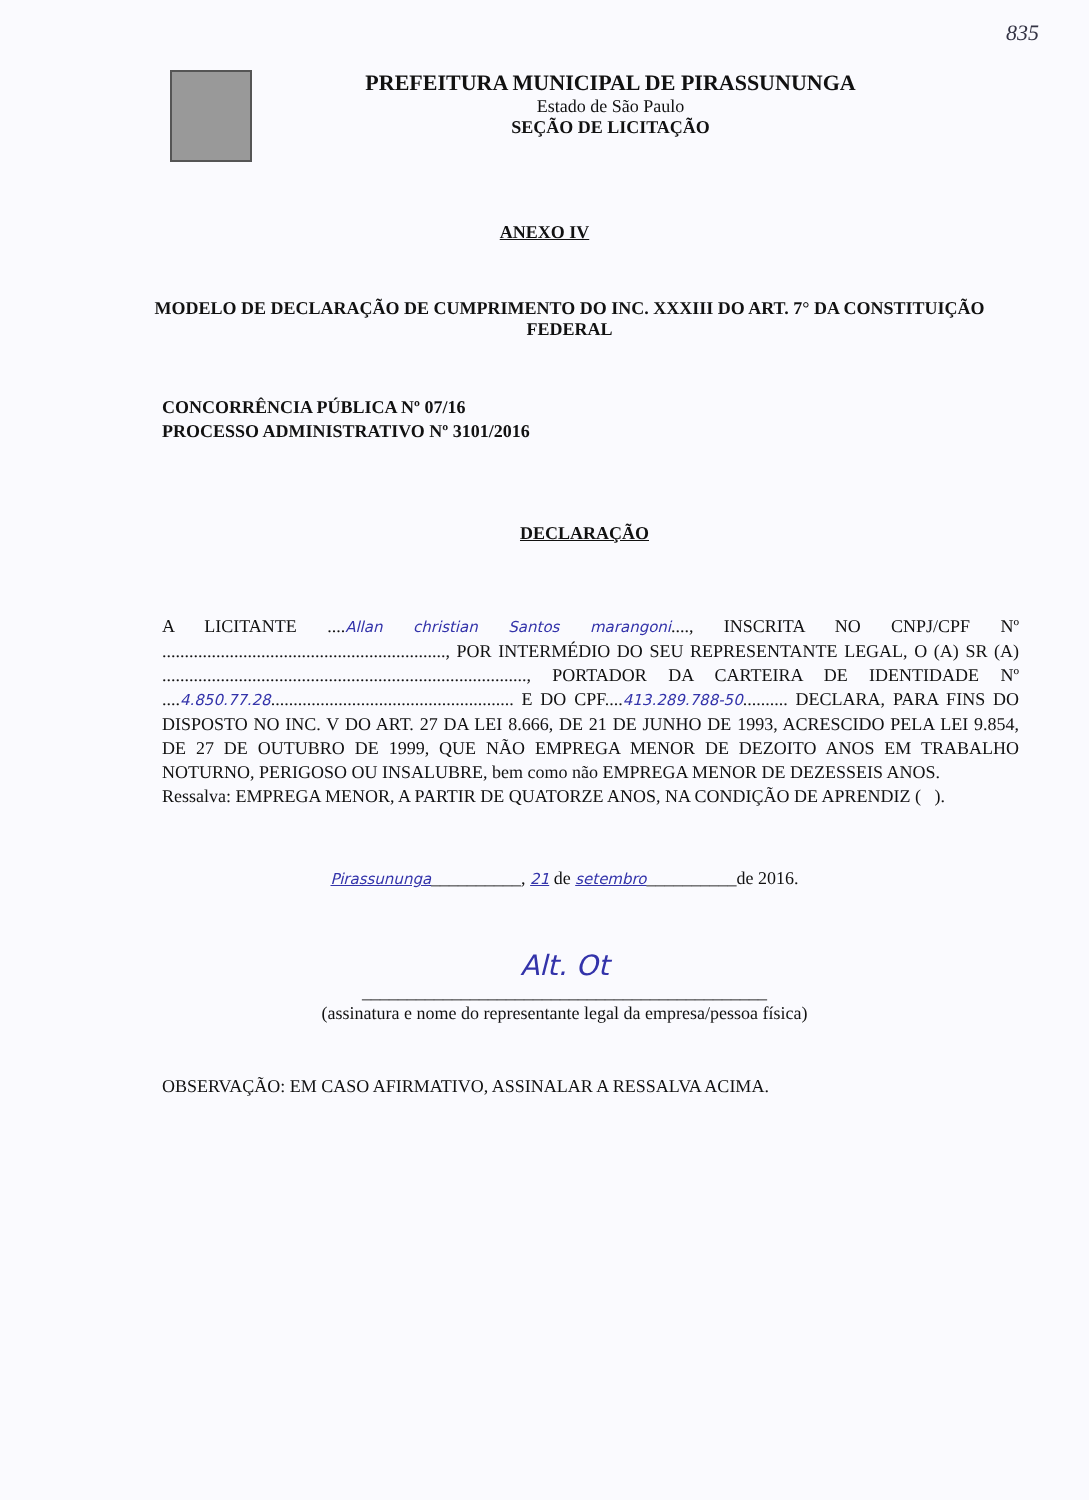835
PREFEITURA MUNICIPAL DE PIRASSUNUNGA
Estado de São Paulo
SEÇÃO DE LICITAÇÃO
ANEXO IV
MODELO DE DECLARAÇÃO DE CUMPRIMENTO DO INC. XXXIII DO ART. 7° DA CONSTITUIÇÃO FEDERAL
CONCORRÊNCIA PÚBLICA Nº 07/16
PROCESSO ADMINISTRATIVO Nº 3101/2016
DECLARAÇÃO
A LICITANTE ....Allan christian Santos marangoni...., INSCRITA NO CNPJ/CPF Nº ..............................................................., POR INTERMÉDIO DO SEU REPRESENTANTE LEGAL, O (A) SR (A) ................................................................................., PORTADOR DA CARTEIRA DE IDENTIDADE Nº ....4.850.77.28...................................................... E DO CPF....413.289.788-50.......... DECLARA, PARA FINS DO DISPOSTO NO INC. V DO ART. 27 DA LEI 8.666, DE 21 DE JUNHO DE 1993, ACRESCIDO PELA LEI 9.854, DE 27 DE OUTUBRO DE 1999, QUE NÃO EMPREGA MENOR DE DEZOITO ANOS EM TRABALHO NOTURNO, PERIGOSO OU INSALUBRE, bem como não EMPREGA MENOR DE DEZESSEIS ANOS.
Ressalva: EMPREGA MENOR, A PARTIR DE QUATORZE ANOS, NA CONDIÇÃO DE APRENDIZ ( ).
Pirassununga__________, 21 de setembro__________de 2016.
Alt. Ot
_____________________________________________
(assinatura e nome do representante legal da empresa/pessoa física)
OBSERVAÇÃO: EM CASO AFIRMATIVO, ASSINALAR A RESSALVA ACIMA.